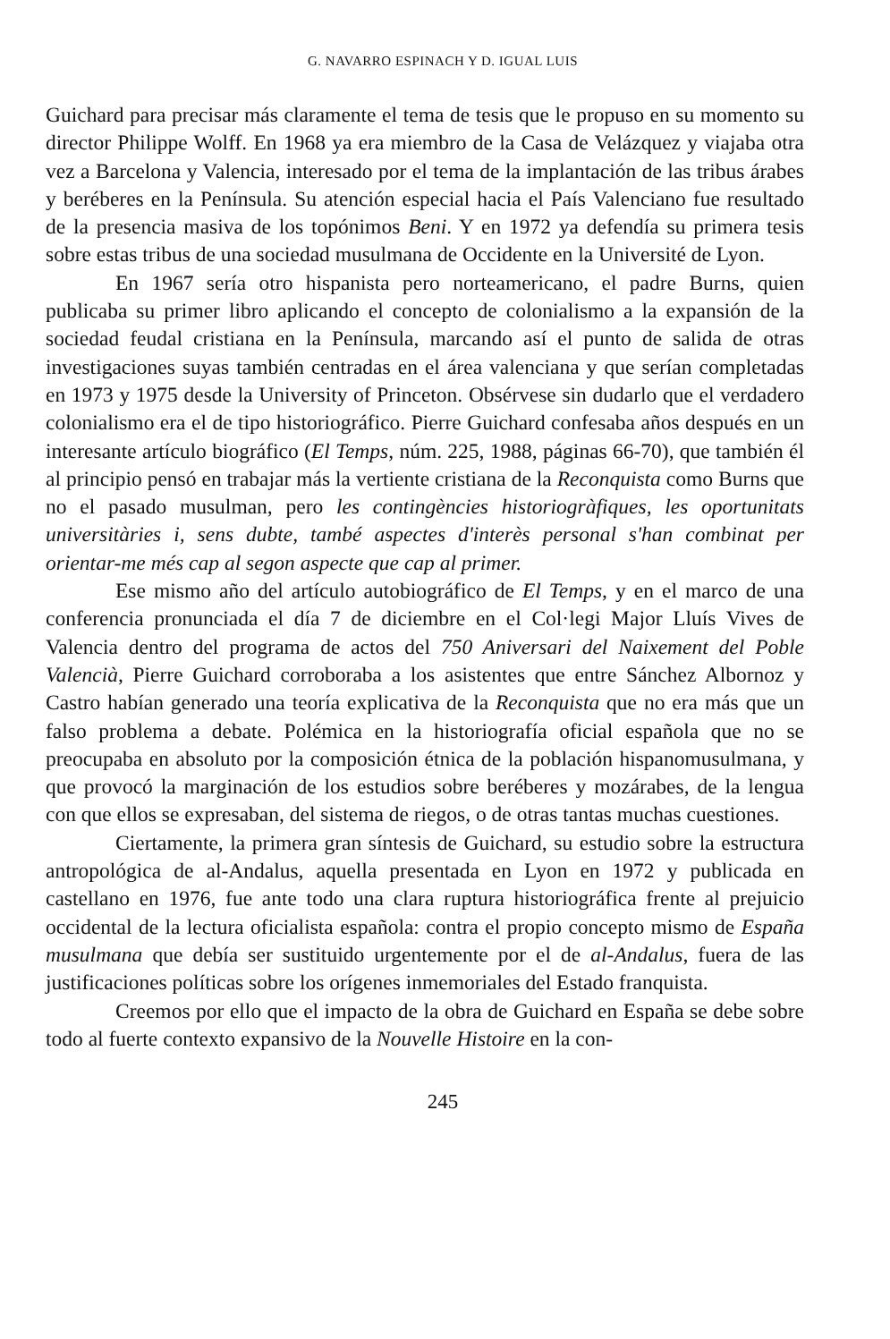G. NAVARRO ESPINACH Y D. IGUAL LUIS
Guichard para precisar más claramente el tema de tesis que le propuso en su momento su director Philippe Wolff. En 1968 ya era miembro de la Casa de Velázquez y viajaba otra vez a Barcelona y Valencia, interesado por el tema de la implantación de las tribus árabes y beréberes en la Península. Su atención especial hacia el País Valenciano fue resultado de la presencia masiva de los topónimos Beni. Y en 1972 ya defendía su primera tesis sobre estas tribus de una sociedad musulmana de Occidente en la Université de Lyon.
En 1967 sería otro hispanista pero norteamericano, el padre Burns, quien publicaba su primer libro aplicando el concepto de colonialismo a la expansión de la sociedad feudal cristiana en la Península, marcando así el punto de salida de otras investigaciones suyas también centradas en el área valenciana y que serían completadas en 1973 y 1975 desde la University of Princeton. Obsérvese sin dudarlo que el verdadero colonialismo era el de tipo historiográfico. Pierre Guichard confesaba años después en un interesante artículo biográfico (El Temps, núm. 225, 1988, páginas 66-70), que también él al principio pensó en trabajar más la vertiente cristiana de la Reconquista como Burns que no el pasado musulman, pero les contingències historiogràfiques, les oportunitats universitàries i, sens dubte, també aspectes d'interès personal s'han combinat per orientar-me més cap al segon aspecte que cap al primer.
Ese mismo año del artículo autobiográfico de El Temps, y en el marco de una conferencia pronunciada el día 7 de diciembre en el Col·legi Major Lluís Vives de Valencia dentro del programa de actos del 750 Aniversari del Naixement del Poble Valencià, Pierre Guichard corroboraba a los asistentes que entre Sánchez Albornoz y Castro habían generado una teoría explicativa de la Reconquista que no era más que un falso problema a debate. Polémica en la historiografía oficial española que no se preocupaba en absoluto por la composición étnica de la población hispanomusulmana, y que provocó la marginación de los estudios sobre beréberes y mozárabes, de la lengua con que ellos se expresaban, del sistema de riegos, o de otras tantas muchas cuestiones.
Ciertamente, la primera gran síntesis de Guichard, su estudio sobre la estructura antropológica de al-Andalus, aquella presentada en Lyon en 1972 y publicada en castellano en 1976, fue ante todo una clara ruptura historiográfica frente al prejuicio occidental de la lectura oficialista española: contra el propio concepto mismo de España musulmana que debía ser sustituido urgentemente por el de al-Andalus, fuera de las justificaciones políticas sobre los orígenes inmemoriales del Estado franquista.
Creemos por ello que el impacto de la obra de Guichard en España se debe sobre todo al fuerte contexto expansivo de la Nouvelle Histoire en la con-
245